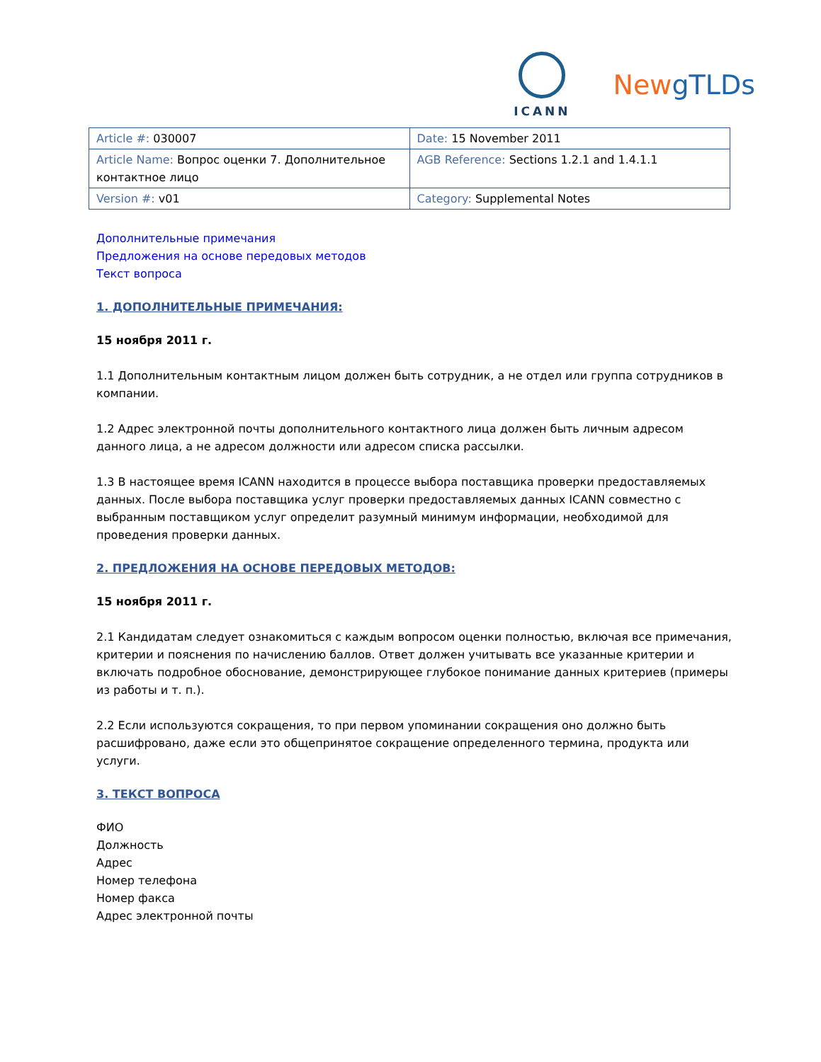ICANN
NewgTLDs
| Article #: 030007 | Date: 15 November 2011 |
| Article Name: Вопрос оценки 7. Дополнительное контактное лицо | AGB Reference: Sections 1.2.1 and 1.4.1.1 |
| Version #: v01 | Category: Supplemental Notes |
Дополнительные примечания
Предложения на основе передовых методов
Текст вопроса
1. ДОПОЛНИТЕЛЬНЫЕ ПРИМЕЧАНИЯ:
15 ноября 2011 г.
1.1 Дополнительным контактным лицом должен быть сотрудник, а не отдел или группа сотрудников в компании.
1.2 Адрес электронной почты дополнительного контактного лица должен быть личным адресом данного лица, а не адресом должности или адресом списка рассылки.
1.3 В настоящее время ICANN находится в процессе выбора поставщика проверки предоставляемых данных. После выбора поставщика услуг проверки предоставляемых данных ICANN совместно с выбранным поставщиком услуг определит разумный минимум информации, необходимой для проведения проверки данных.
2. ПРЕДЛОЖЕНИЯ НА ОСНОВЕ ПЕРЕДОВЫХ МЕТОДОВ:
15 ноября 2011 г.
2.1 Кандидатам следует ознакомиться с каждым вопросом оценки полностью, включая все примечания, критерии и пояснения по начислению баллов. Ответ должен учитывать все указанные критерии и включать подробное обоснование, демонстрирующее глубокое понимание данных критериев (примеры из работы и т. п.).
2.2 Если используются сокращения, то при первом упоминании сокращения оно должно быть расшифровано, даже если это общепринятое сокращение определенного термина, продукта или услуги.
3. ТЕКСТ ВОПРОСА
ФИО
Должность
Адрес
Номер телефона
Номер факса
Адрес электронной почты